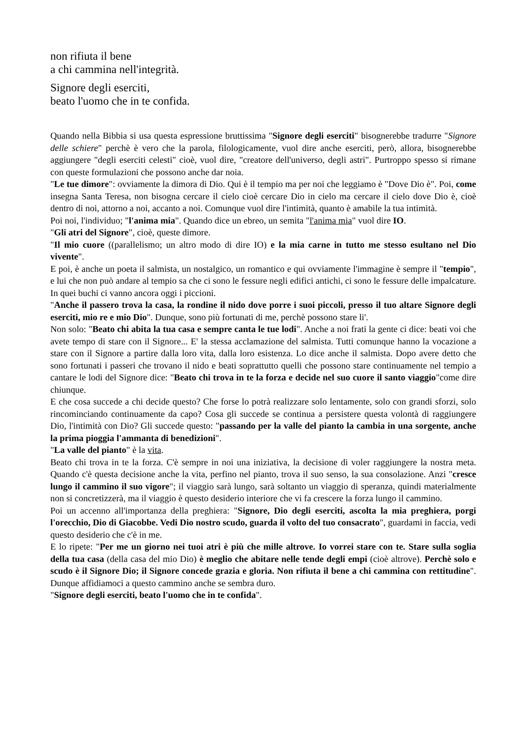non rifiuta il bene
a chi cammina nell'integrità.
Signore degli eserciti,
beato l'uomo che in te confida.
Quando nella Bibbia si usa questa espressione bruttissima "Signore degli eserciti" bisognerebbe tradurre "Signore delle schiere" perchè è vero che la parola, filologicamente, vuol dire anche eserciti, però, allora, bisognerebbe aggiungere "degli eserciti celesti" cioè, vuol dire, "creatore dell'universo, degli astri". Purtroppo spesso si rimane con queste formulazioni che possono anche dar noia.
"Le tue dimore": ovviamente la dimora di Dio. Qui è il tempio ma per noi che leggiamo è "Dove Dio è". Poi, come insegna Santa Teresa, non bisogna cercare il cielo cioè cercare Dio in cielo ma cercare il cielo dove Dio è, cioè dentro di noi, attorno a noi, accanto a noi. Comunque vuol dire l'intimità, quanto è amabile la tua intimità.
Poi noi, l'individuo; "l'anima mia". Quando dice un ebreo, un semita "l'anima mia" vuol dire IO.
"Gli atri del Signore", cioè, queste dimore.
"Il mio cuore ((parallelismo; un altro modo di dire IO) e la mia carne in tutto me stesso esultano nel Dio vivente".
E poi, è anche un poeta il salmista, un nostalgico, un romantico e qui ovviamente l'immagine è sempre il "tempio", e lui che non può andare al tempio sa che ci sono le fessure negli edifici antichi, ci sono le fessure delle impalcature. In quei buchi ci vanno ancora oggi i piccioni.
"Anche il passero trova la casa, la rondine il nido dove porre i suoi piccoli, presso il tuo altare Signore degli eserciti, mio re e mio Dio". Dunque, sono più fortunati di me, perchè possono stare li'.
Non solo: "Beato chi abita la tua casa e sempre canta le tue lodi". Anche a noi frati la gente ci dice: beati voi che avete tempo di stare con il Signore... E' la stessa acclamazione del salmista. Tutti comunque hanno la vocazione a stare con il Signore a partire dalla loro vita, dalla loro esistenza. Lo dice anche il salmista. Dopo avere detto che sono fortunati i passeri che trovano il nido e beati soprattutto quelli che possono stare continuamente nel tempio a cantare le lodi del Signore dice: "Beato chi trova in te la forza e decide nel suo cuore il santo viaggio"come dire chiunque.
E che cosa succede a chi decide questo? Che forse lo potrà realizzare solo lentamente, solo con grandi sforzi, solo rincominciando continuamente da capo? Cosa gli succede se continua a persistere questa volontà di raggiungere Dio, l'intimità con Dio? Gli succede questo: "passando per la valle del pianto la cambia in una sorgente, anche la prima pioggia l'ammanta di benedizioni".
"La valle del pianto" è la vita.
Beato chi trova in te la forza. C'è sempre in noi una iniziativa, la decisione di voler raggiungere la nostra meta. Quando c'è questa decisione anche la vita, perfino nel pianto, trova il suo senso, la sua consolazione. Anzi "cresce lungo il cammino il suo vigore"; il viaggio sarà lungo, sarà soltanto un viaggio di speranza, quindi materialmente non si concretizzerà, ma il viaggio è questo desiderio interiore che vi fa crescere la forza lungo il cammino.
Poi un accenno all'importanza della preghiera: "Signore, Dio degli eserciti, ascolta la mia preghiera, porgi l'orecchio, Dio di Giacobbe. Vedi Dio nostro scudo, guarda il volto del tuo consacrato", guardami in faccia, vedi questo desiderio che c'è in me.
E lo ripete: "Per me un giorno nei tuoi atri è più che mille altrove. Io vorrei stare con te. Stare sulla soglia della tua casa (della casa del mio Dio) è meglio che abitare nelle tende degli empi (cioè altrove). Perchè solo e scudo è il Signore Dio; il Signore concede grazia e gloria. Non rifiuta il bene a chi cammina con rettitudine". Dunque affidiamoci a questo cammino anche se sembra duro.
"Signore degli eserciti, beato l'uomo che in te confida".